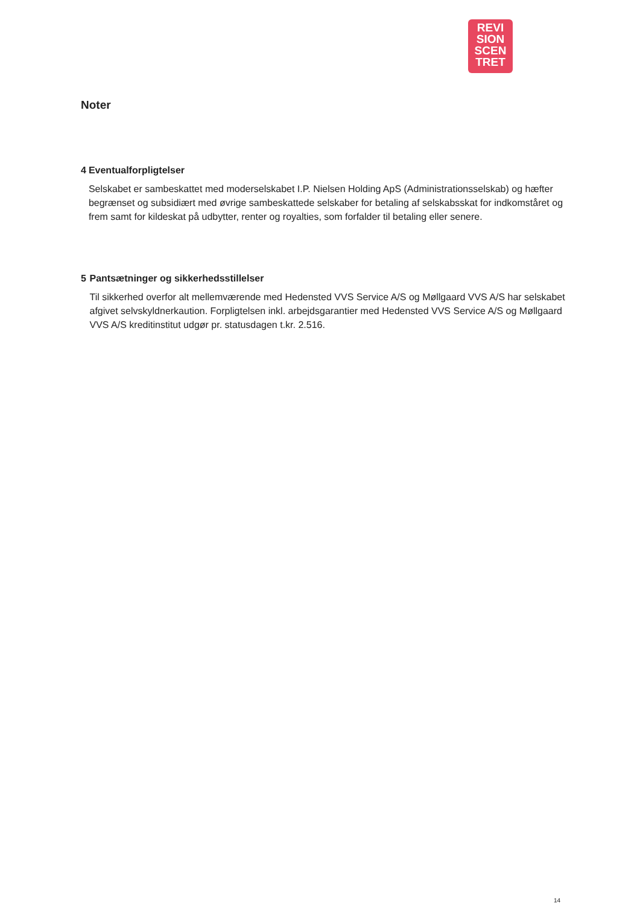REVI
SION
SCEN
TRET
Noter
4 Eventualforpligtelser
Selskabet er sambeskattet med moderselskabet I.P. Nielsen Holding ApS (Administrationsselskab) og hæfter begrænset og subsidiært med øvrige sambeskattede selskaber for betaling af selskabsskat for indkomståret og frem samt for kildeskat på udbytter, renter og royalties, som forfalder til betaling eller senere.
5 Pantsætninger og sikkerhedsstillelser
Til sikkerhed overfor alt mellemværende med Hedensted VVS Service A/S og Møllgaard VVS A/S har selskabet afgivet selvskyldnerkaution. Forpligtelsen inkl. arbejdsgarantier med Hedensted VVS Service A/S og Møllgaard VVS A/S kreditinstitut udgør pr. statusdagen t.kr. 2.516.
14